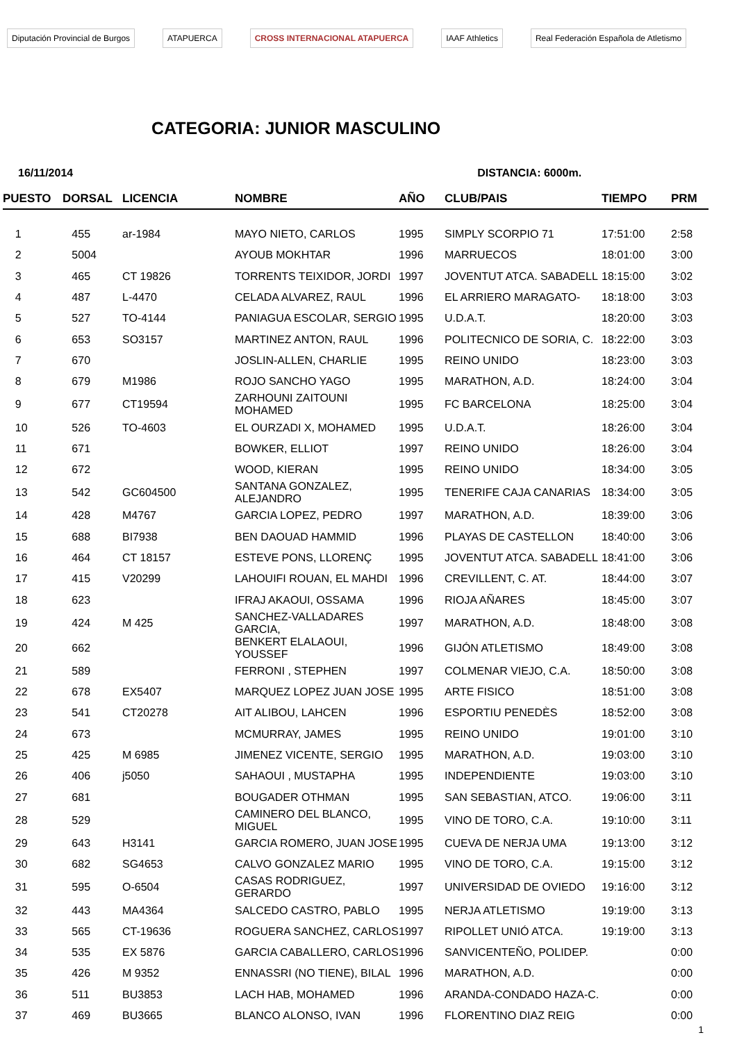Diputación Provincial de Burgos ATAPUERCA CROSS INTERNACIONAL ATAPUERCA IAAF Athletics Real Federación Española de Atletismo
CATEGORIA: JUNIOR MASCULINO
16/11/2014 DISTANCIA: 6000m.
| PUESTO | DORSAL | LICENCIA | NOMBRE | AÑO | CLUB/PAIS | TIEMPO | PRM |
| --- | --- | --- | --- | --- | --- | --- | --- |
| 1 | 455 | ar-1984 | MAYO NIETO, CARLOS | 1995 | SIMPLY SCORPIO 71 | 17:51:00 | 2:58 |
| 2 | 5004 | | AYOUB MOKHTAR | 1996 | MARRUECOS | 18:01:00 | 3:00 |
| 3 | 465 | CT 19826 | TORRENTS TEIXIDOR, JORDI | 1997 | JOVENTUT ATCA. SABADELL | 18:15:00 | 3:02 |
| 4 | 487 | L-4470 | CELADA ALVAREZ, RAUL | 1996 | EL ARRIERO MARAGATO- | 18:18:00 | 3:03 |
| 5 | 527 | TO-4144 | PANIAGUA ESCOLAR, SERGIO | 1995 | U.D.A.T. | 18:20:00 | 3:03 |
| 6 | 653 | SO3157 | MARTINEZ ANTON, RAUL | 1996 | POLITECNICO DE SORIA, C. | 18:22:00 | 3:03 |
| 7 | 670 | | JOSLIN-ALLEN, CHARLIE | 1995 | REINO UNIDO | 18:23:00 | 3:03 |
| 8 | 679 | M1986 | ROJO SANCHO YAGO | 1995 | MARATHON, A.D. | 18:24:00 | 3:04 |
| 9 | 677 | CT19594 | ZARHOUNI ZAITOUNI MOHAMED | 1995 | FC BARCELONA | 18:25:00 | 3:04 |
| 10 | 526 | TO-4603 | EL OURZADI X, MOHAMED | 1995 | U.D.A.T. | 18:26:00 | 3:04 |
| 11 | 671 | | BOWKER, ELLIOT | 1997 | REINO UNIDO | 18:26:00 | 3:04 |
| 12 | 672 | | WOOD, KIERAN | 1995 | REINO UNIDO | 18:34:00 | 3:05 |
| 13 | 542 | GC604500 | SANTANA GONZALEZ, ALEJANDRO | 1995 | TENERIFE CAJA CANARIAS | 18:34:00 | 3:05 |
| 14 | 428 | M4767 | GARCIA LOPEZ, PEDRO | 1997 | MARATHON, A.D. | 18:39:00 | 3:06 |
| 15 | 688 | BI7938 | BEN DAOUAD HAMMID | 1996 | PLAYAS DE CASTELLON | 18:40:00 | 3:06 |
| 16 | 464 | CT 18157 | ESTEVE PONS, LLORENÇ | 1995 | JOVENTUT ATCA. SABADELL | 18:41:00 | 3:06 |
| 17 | 415 | V20299 | LAHOUIFI ROUAN, EL MAHDI | 1996 | CREVILLENT, C. AT. | 18:44:00 | 3:07 |
| 18 | 623 | | IFRAJ AKAOUI, OSSAMA | 1996 | RIOJA AÑARES | 18:45:00 | 3:07 |
| 19 | 424 | M 425 | SANCHEZ-VALLADARES GARCIA, | 1997 | MARATHON, A.D. | 18:48:00 | 3:08 |
| 20 | 662 | | BENKERT ELALAOUI, YOUSSEF | 1996 | GIJÓN ATLETISMO | 18:49:00 | 3:08 |
| 21 | 589 | | FERRONI , STEPHEN | 1997 | COLMENAR VIEJO, C.A. | 18:50:00 | 3:08 |
| 22 | 678 | EX5407 | MARQUEZ LOPEZ JUAN JOSE | 1995 | ARTE FISICO | 18:51:00 | 3:08 |
| 23 | 541 | CT20278 | AIT ALIBOU, LAHCEN | 1996 | ESPORTIU PENEDÈS | 18:52:00 | 3:08 |
| 24 | 673 | | MCMURRAY, JAMES | 1995 | REINO UNIDO | 19:01:00 | 3:10 |
| 25 | 425 | M 6985 | JIMENEZ VICENTE, SERGIO | 1995 | MARATHON, A.D. | 19:03:00 | 3:10 |
| 26 | 406 | j5050 | SAHAOUI , MUSTAPHA | 1995 | INDEPENDIENTE | 19:03:00 | 3:10 |
| 27 | 681 | | BOUGADER OTHMAN | 1995 | SAN SEBASTIAN, ATCO. | 19:06:00 | 3:11 |
| 28 | 529 | | CAMINERO DEL BLANCO, MIGUEL | 1995 | VINO DE TORO, C.A. | 19:10:00 | 3:11 |
| 29 | 643 | H3141 | GARCIA ROMERO, JUAN JOSE | 1995 | CUEVA DE NERJA UMA | 19:13:00 | 3:12 |
| 30 | 682 | SG4653 | CALVO GONZALEZ MARIO | 1995 | VINO DE TORO, C.A. | 19:15:00 | 3:12 |
| 31 | 595 | O-6504 | CASAS RODRIGUEZ, GERARDO | 1997 | UNIVERSIDAD DE OVIEDO | 19:16:00 | 3:12 |
| 32 | 443 | MA4364 | SALCEDO CASTRO, PABLO | 1995 | NERJA ATLETISMO | 19:19:00 | 3:13 |
| 33 | 565 | CT-19636 | ROGUERA SANCHEZ, CARLOS | 1997 | RIPOLLET UNIÓ ATCA. | 19:19:00 | 3:13 |
| 34 | 535 | EX 5876 | GARCIA CABALLERO, CARLOS | 1996 | SANVICENTEÑO, POLIDEP. | | 0:00 |
| 35 | 426 | M 9352 | ENNASSRI (NO TIENE), BILAL | 1996 | MARATHON, A.D. | | 0:00 |
| 36 | 511 | BU3853 | LACH HAB, MOHAMED | 1996 | ARANDA-CONDADO HAZA-C. | | 0:00 |
| 37 | 469 | BU3665 | BLANCO ALONSO, IVAN | 1996 | FLORENTINO DIAZ REIG | | 0:00 |
1